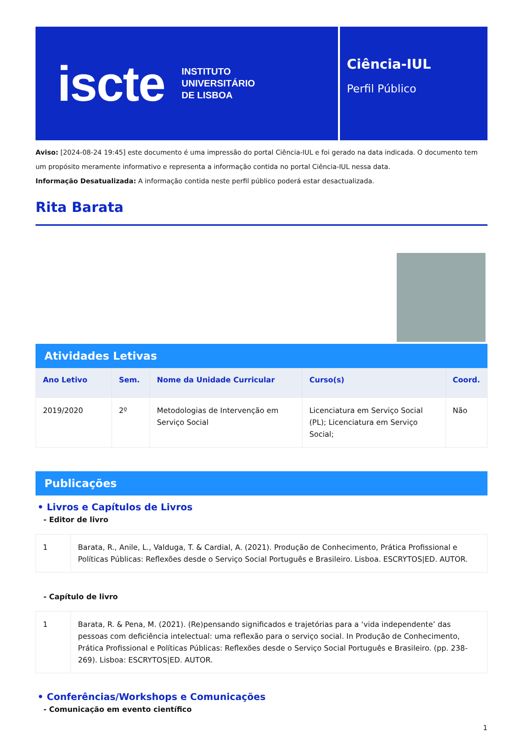iscte
INSTITUTO
UNIVERSITÁRIO
DE LISBOA
Ciência-IUL
Perfil Público
Aviso: [2024-08-24 19:45] este documento é uma impressão do portal Ciência-IUL e foi gerado na data indicada. O documento tem um propósito meramente informativo e representa a informação contida no portal Ciência-IUL nessa data.
Informação Desatualizada: A informação contida neste perfil público poderá estar desactualizada.
Rita Barata
Atividades Letivas
| Ano Letivo | Sem. | Nome da Unidade Curricular | Curso(s) | Coord. |
| --- | --- | --- | --- | --- |
| 2019/2020 | 2º | Metodologias de Intervenção em Serviço Social | Licenciatura em Serviço Social (PL); Licenciatura em Serviço Social; | Não |
Publicações
• Livros e Capítulos de Livros
- Editor de livro
| 1 | Barata, R., Anile, L., Valduga, T. & Cardial, A. (2021). Produção de Conhecimento, Prática Profissional e Políticas Públicas: Reflexões desde o Serviço Social Português e Brasileiro. Lisboa. ESCRYTOS/ED. AUTOR. |
- Capítulo de livro
| 1 | Barata, R. & Pena, M. (2021). (Re)pensando significados e trajetórias para a ‘vida independente’ das pessoas com deficiência intelectual: uma reflexão para o serviço social. In Produção de Conhecimento, Prática Profissional e Políticas Públicas: Reflexões desde o Serviço Social Português e Brasileiro. (pp. 238-269). Lisboa: ESCRYTOS/ED. AUTOR. |
• Conferências/Workshops e Comunicações
- Comunicação em evento científico
1